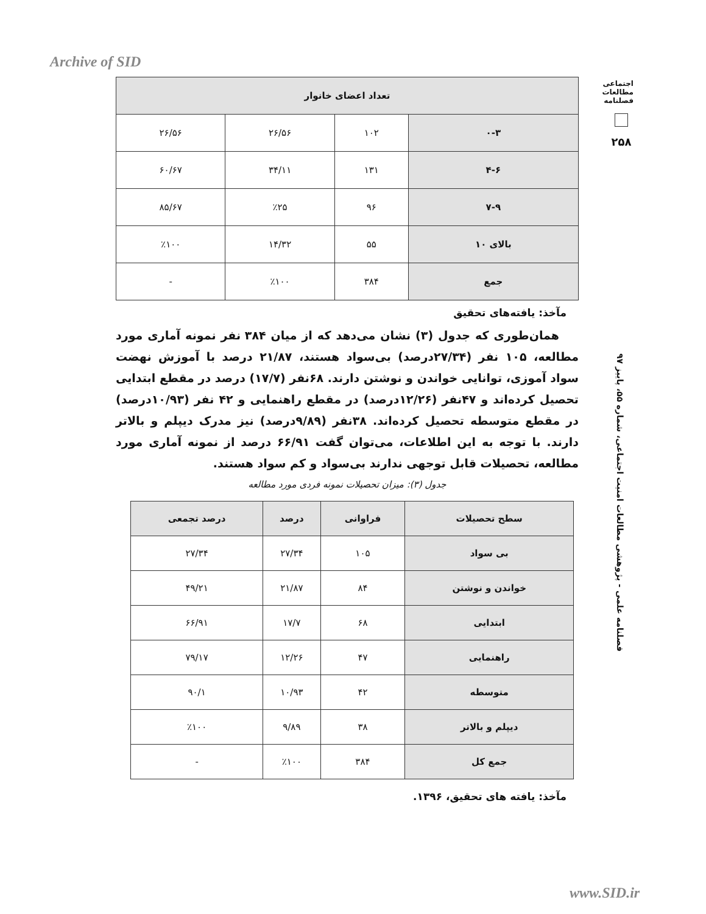Archive of SID
اجتماعی
مطالعات
فصلنامه
۲۵۸
فصلنامه علمی - پژوهشی مطالعات امنیت اجتماعی، شماره ۵۵، پاییز ۹۷
| تعداد اعضای خانوار | | | |
| --- | --- | --- | --- |
| ۰-۳ | ۱۰۲ | ۲۶/۵۶ | ۲۶/۵۶ |
| ۴-۶ | ۱۳۱ | ۳۴/۱۱ | ۶۰/۶۷ |
| ۷-۹ | ۹۶ | ٪۲۵ | ۸۵/۶۷ |
| بالای ۱۰ | ۵۵ | ۱۴/۳۲ | ٪۱۰۰ |
| جمع | ۳۸۴ | ٪۱۰۰ | - |
مآخذ: یافته‌های تحقیق
همان‌طوری که جدول (۳) نشان می‌دهد که از میان ۳۸۴ نفر نمونه آماری مورد مطالعه، ۱۰۵ نفر (۲۷/۳۴درصد) بی‌سواد هستند، ۲۱/۸۷ درصد با آموزش نهضت سواد آموزی، توانایی خواندن و نوشتن دارند. ۶۸نفر (۱۷/۷) درصد در مقطع ابتدایی تحصیل کرده‌اند و ۴۷نفر (۱۲/۲۶درصد) در مقطع راهنمایی و ۴۲ نفر (۱۰/۹۳درصد) در مقطع متوسطه تحصیل کرده‌اند. ۳۸نفر (۹/۸۹درصد) نیز مدرک دیپلم و بالاتر دارند. با توجه به این اطلاعات، می‌توان گفت ۶۶/۹۱ درصد از نمونه آماری مورد مطالعه، تحصیلات قابل توجهی ندارند بی‌سواد و کم سواد هستند.
جدول (۳): میزان تحصیلات نمونه فردی مورد مطالعه
| سطح تحصیلات | فراوانی | درصد | درصد تجمعی |
| --- | --- | --- | --- |
| بی سواد | ۱۰۵ | ۲۷/۳۴ | ۲۷/۳۴ |
| خواندن و نوشتن | ۸۴ | ۲۱/۸۷ | ۴۹/۲۱ |
| ابتدایی | ۶۸ | ۱۷/۷ | ۶۶/۹۱ |
| راهنمایی | ۴۷ | ۱۲/۲۶ | ۷۹/۱۷ |
| متوسطه | ۴۲ | ۱۰/۹۳ | ۹۰/۱ |
| دیپلم و بالاتر | ۳۸ | ۹/۸۹ | ٪۱۰۰ |
| جمع کل | ۳۸۴ | ٪۱۰۰ | - |
مآخذ: یافته های تحقیق، ۱۳۹۶.
www.SID.ir